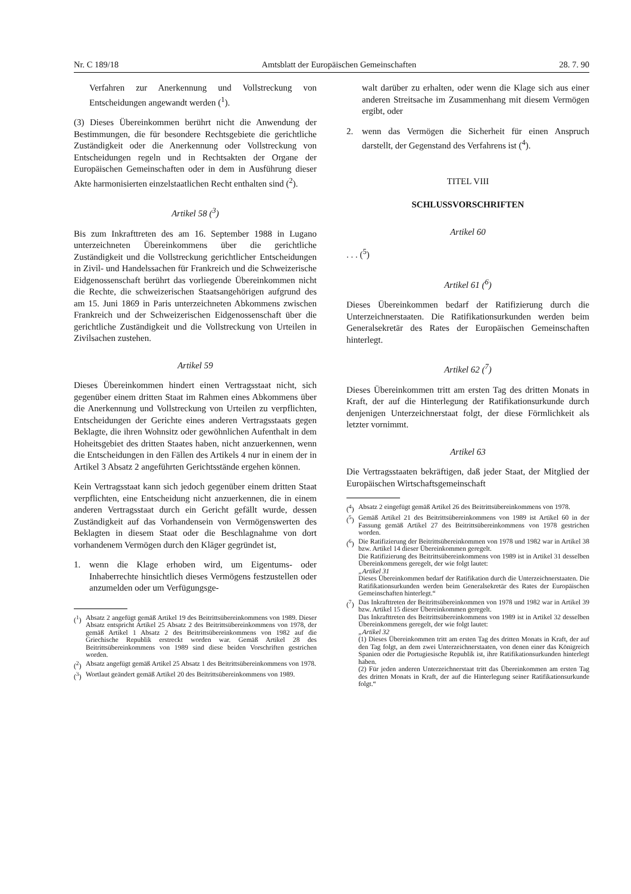Nr. C 189/18 Amtsblatt der Europäischen Gemeinschaften 28. 7. 90
Verfahren zur Anerkennung und Vollstreckung von Entscheidungen angewandt werden (<sup>1</sup>).
(3) Dieses Übereinkommen berührt nicht die Anwendung der Bestimmungen, die für besondere Rechtsgebiete die gerichtliche Zuständigkeit oder die Anerkennung oder Vollstreckung von Entscheidungen regeln und in Rechtsakten der Organe der Europäischen Gemeinschaften oder in dem in Ausführung dieser Akte harmonisierten einzelstaatlichen Recht enthalten sind (<sup>2</sup>).
Artikel 58 (<sup>3</sup>)
Bis zum Inkrafttreten des am 16. September 1988 in Lugano unterzeichneten Übereinkommens über die gerichtliche Zuständigkeit und die Vollstreckung gerichtlicher Entscheidungen in Zivil- und Handelssachen für Frankreich und die Schweizerische Eidgenossenschaft berührt das vorliegende Übereinkommen nicht die Rechte, die schweizerischen Staatsangehörigen aufgrund des am 15. Juni 1869 in Paris unterzeichneten Abkommens zwischen Frankreich und der Schweizerischen Eidgenossenschaft über die gerichtliche Zuständigkeit und die Vollstreckung von Urteilen in Zivilsachen zustehen.
Artikel 59
Dieses Übereinkommen hindert einen Vertragsstaat nicht, sich gegenüber einem dritten Staat im Rahmen eines Abkommens über die Anerkennung und Vollstreckung von Urteilen zu verpflichten, Entscheidungen der Gerichte eines anderen Vertragsstaats gegen Beklagte, die ihren Wohnsitz oder gewöhnlichen Aufenthalt in dem Hoheitsgebiet des dritten Staates haben, nicht anzuerkennen, wenn die Entscheidungen in den Fällen des Artikels 4 nur in einem der in Artikel 3 Absatz 2 angeführten Gerichtsstände ergehen können.
Kein Vertragsstaat kann sich jedoch gegenüber einem dritten Staat verpflichten, eine Entscheidung nicht anzuerkennen, die in einem anderen Vertragsstaat durch ein Gericht gefällt wurde, dessen Zuständigkeit auf das Vorhandensein von Vermögenswerten des Beklagten in diesem Staat oder die Beschlagnahme von dort vorhandenem Vermögen durch den Kläger gegründet ist,
1. wenn die Klage erhoben wird, um Eigentums- oder Inhaberrechte hinsichtlich dieses Vermögens festzustellen oder anzumelden oder um Verfügungsge-
(<sup>1</sup>) Absatz 2 angefügt gemäß Artikel 19 des Beitrittsübereinkommens von 1989. Dieser Absatz entspricht Artikel 25 Absatz 2 des Beitrittsübereinkommens von 1978, der gemäß Artikel 1 Absatz 2 des Beitrittsübereinkommens von 1982 auf die Griechische Republik erstreckt worden war. Gemäß Artikel 28 des Beitrittsübereinkommens von 1989 sind diese beiden Vorschriften gestrichen worden.
(<sup>2</sup>) Absatz angefügt gemäß Artikel 25 Absatz 1 des Beitrittsübereinkommens von 1978.
(<sup>3</sup>) Wortlaut geändert gemäß Artikel 20 des Beitrittsübereinkommens von 1989.
walt darüber zu erhalten, oder wenn die Klage sich aus einer anderen Streitsache im Zusammenhang mit diesem Vermögen ergibt, oder
2. wenn das Vermögen die Sicherheit für einen Anspruch darstellt, der Gegenstand des Verfahrens ist (<sup>4</sup>).
TITEL VIII
SCHLUSSVORSCHRIFTEN
Artikel 60
. . . (<sup>5</sup>)
Artikel 61 (<sup>6</sup>)
Dieses Übereinkommen bedarf der Ratifizierung durch die Unterzeichnerstaaten. Die Ratifikationsurkunden werden beim Generalsekretär des Rates der Europäischen Gemeinschaften hinterlegt.
Artikel 62 (<sup>7</sup>)
Dieses Übereinkommen tritt am ersten Tag des dritten Monats in Kraft, der auf die Hinterlegung der Ratifikationsurkunde durch denjenigen Unterzeichnerstaat folgt, der diese Förmlichkeit als letzter vornimmt.
Artikel 63
Die Vertragsstaaten bekräftigen, daß jeder Staat, der Mitglied der Europäischen Wirtschaftsgemeinschaft
(<sup>4</sup>) Absatz 2 eingefügt gemäß Artikel 26 des Beitrittsübereinkommens von 1978.
(<sup>5</sup>) Gemäß Artikel 21 des Beitrittsübereinkommens von 1989 ist Artikel 60 in der Fassung gemäß Artikel 27 des Beitrittsübereinkommens von 1978 gestrichen worden.
(<sup>6</sup>) Die Ratifizierung der Beitrittsübereinkommen von 1978 und 1982 war in Artikel 38 bzw. Artikel 14 dieser Übereinkommen geregelt.
Die Ratifizierung des Beitrittsübereinkommens von 1989 ist in Artikel 31 desselben Übereinkommens geregelt, der wie folgt lautet:
„Artikel 31
Dieses Übereinkommen bedarf der Ratifikation durch die Unterzeichnerstaaten. Die Ratifikationsurkunden werden beim Generalsekretär des Rates der Europäischen Gemeinschaften hinterlegt.“
(<sup>7</sup>) Das Inkrafttreten der Beitrittsübereinkommen von 1978 und 1982 war in Artikel 39 bzw. Artikel 15 dieser Übereinkommen geregelt.
Das Inkrafttreten des Beitrittsübereinkommens von 1989 ist in Artikel 32 desselben Übereinkommens geregelt, der wie folgt lautet:
„Artikel 32
(1) Dieses Übereinkommen tritt am ersten Tag des dritten Monats in Kraft, der auf den Tag folgt, an dem zwei Unterzeichnerstaaten, von denen einer das Königreich Spanien oder die Portugiesische Republik ist, ihre Ratifikationsurkunden hinterlegt haben.
(2) Für jeden anderen Unterzeichnerstaat tritt das Übereinkommen am ersten Tag des dritten Monats in Kraft, der auf die Hinterlegung seiner Ratifikationsurkunde folgt.“